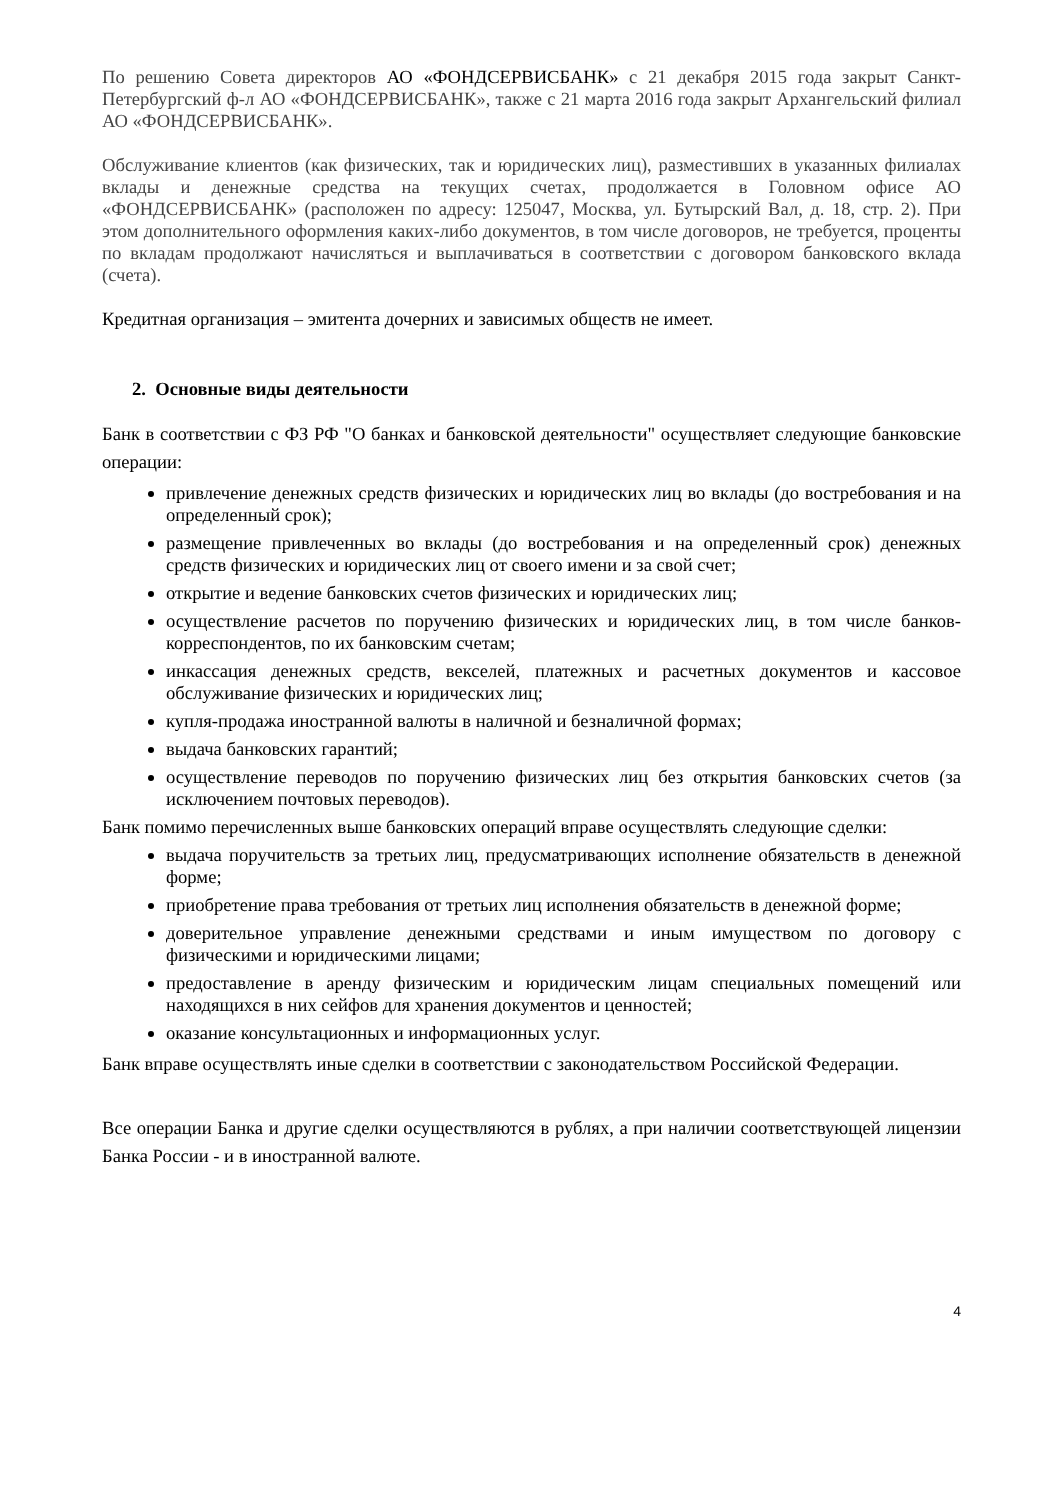По решению Совета директоров АО «ФОНДСЕРВИСБАНК» с 21 декабря 2015 года закрыт Санкт-Петербургский ф-л АО «ФОНДСЕРВИСБАНК», также с 21 марта 2016 года закрыт Архангельский филиал АО «ФОНДСЕРВИСБАНК».
Обслуживание клиентов (как физических, так и юридических лиц), разместивших в указанных филиалах вклады и денежные средства на текущих счетах, продолжается в Головном офисе АО «ФОНДСЕРВИСБАНК» (расположен по адресу: 125047, Москва, ул. Бутырский Вал, д. 18, стр. 2). При этом дополнительного оформления каких-либо документов, в том числе договоров, не требуется, проценты по вкладам продолжают начисляться и выплачиваться в соответствии с договором банковского вклада (счета).
Кредитная организация – эмитента дочерних и зависимых обществ не имеет.
2. Основные виды деятельности
Банк в соответствии с ФЗ РФ "О банках и банковской деятельности" осуществляет следующие банковские операции:
привлечение денежных средств физических и юридических лиц во вклады (до востребования и на определенный срок);
размещение привлеченных во вклады (до востребования и на определенный срок) денежных средств физических и юридических лиц от своего имени и за свой счет;
открытие и ведение банковских счетов физических и юридических лиц;
осуществление расчетов по поручению физических и юридических лиц, в том числе банков-корреспондентов, по их банковским счетам;
инкассация денежных средств, векселей, платежных и расчетных документов и кассовое обслуживание физических и юридических лиц;
купля-продажа иностранной валюты в наличной и безналичной формах;
выдача банковских гарантий;
осуществление переводов по поручению физических лиц без открытия банковских счетов (за исключением почтовых переводов).
Банк помимо перечисленных выше банковских операций вправе осуществлять следующие сделки:
выдача поручительств за третьих лиц, предусматривающих исполнение обязательств в денежной форме;
приобретение права требования от третьих лиц исполнения обязательств в денежной форме;
доверительное управление денежными средствами и иным имуществом по договору с физическими и юридическими лицами;
предоставление в аренду физическим и юридическим лицам специальных помещений или находящихся в них сейфов для хранения документов и ценностей;
оказание консультационных и информационных услуг.
Банк вправе осуществлять иные сделки в соответствии с законодательством Российской Федерации.
Все операции Банка и другие сделки осуществляются в рублях, а при наличии соответствующей лицензии Банка России - и в иностранной валюте.
4